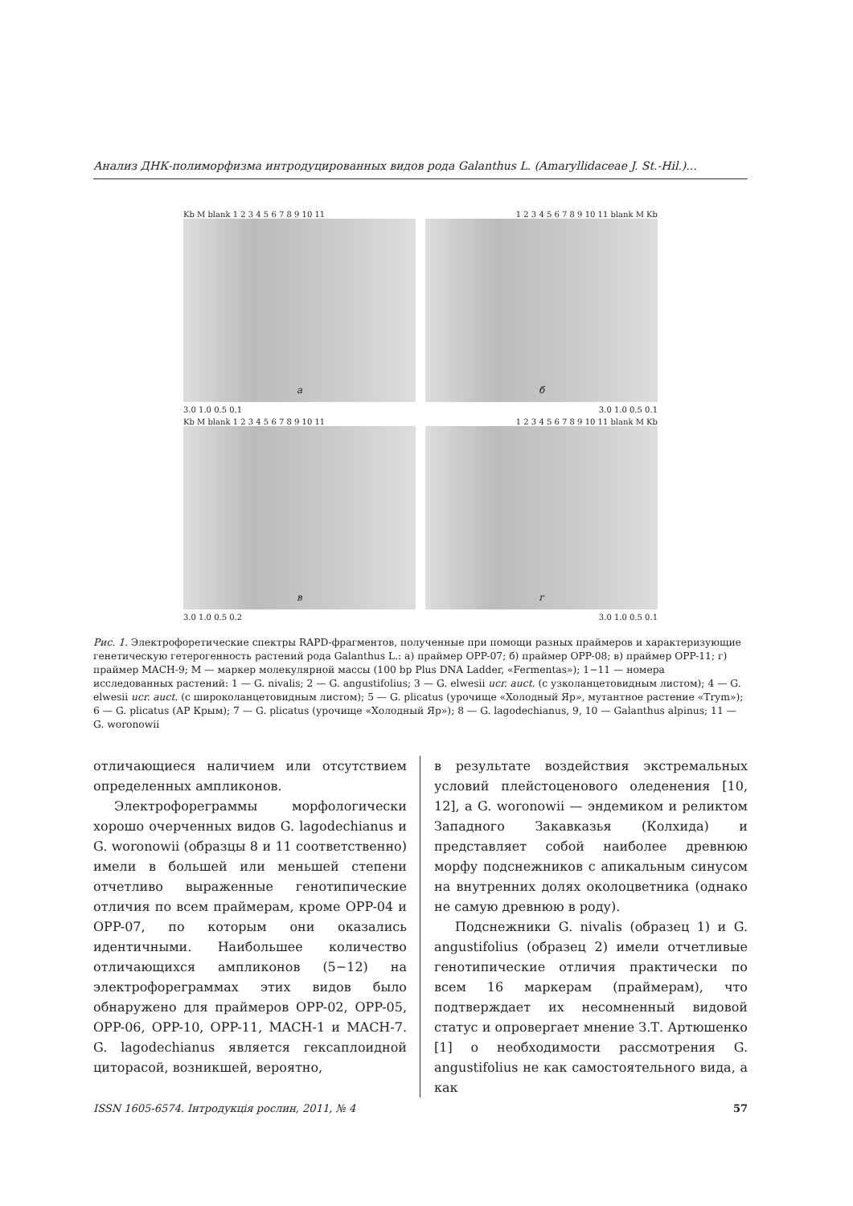Анализ ДНК-полиморфизма интродуцированных видов рода Galanthus L. (Amaryllidaceae J. St.-Hil.)...
Kb M blank 1 2 3 4 5 6 7 8 9 10 11 1 2 3 4 5 6 7 8 9 10 11 blank M Kb
а
б
3.0 1.0 0.5 0.1 3.0 1.0 0.5 0.1
Kb M blank 1 2 3 4 5 6 7 8 9 10 11 1 2 3 4 5 6 7 8 9 10 11 blank M Kb
в
г
3.0 1.0 0.5 0.2 3.0 1.0 0.5 0.1
Рис. 1. Электрофоретические спектры RAPD-фрагментов, полученные при помощи разных праймеров и характеризующие генетическую гетерогенность растений рода Galanthus L.: а) праймер OPP-07; б) праймер OPP-08; в) праймер OPP-11; г) праймер MACH-9; М — маркер молекулярной массы (100 bp Plus DNA Ladder, «Fermentas»); 1−11 — номера исследованных растений: 1 — G. nivalis; 2 — G. angustifolius; 3 — G. elwesii ucr. auct. (с узколанцетовидным листом); 4 — G. elwesii ucr. auct. (с широколанцетовидным листом); 5 — G. plicatus (урочище «Холодный Яр», мутантное растение «Trym»); 6 — G. plicatus (АР Крым); 7 — G. plicatus (урочище «Холодный Яр»); 8 — G. lagodechianus, 9, 10 — Galanthus alpinus; 11 — G. woronowii
отличающиеся наличием или отсутствием определенных ампликонов.
Электрофореграммы морфологически хорошо очерченных видов G. lagodechianus и G. woronowii (образцы 8 и 11 соответственно) имели в большей или меньшей степени отчетливо выраженные генотипические отличия по всем праймерам, кроме OPP-04 и OPP-07, по которым они оказались идентичными. Наибольшее количество отличающихся ампликонов (5−12) на электрофореграммах этих видов было обнаружено для праймеров OPP-02, OPP-05, OPP-06, OPP-10, OPP-11, MACH-1 и MACH-7. G. lagodechianus является гексаплоидной циторасой, возникшей, вероятно,
в результате воздействия экстремальных условий плейстоценового оледенения [10, 12], а G. woronowii — эндемиком и реликтом Западного Закавказья (Колхида) и представляет собой наиболее древнюю морфу подснежников с апикальным синусом на внутренних долях околоцветника (однако не самую древнюю в роду).
Подснежники G. nivalis (образец 1) и G. angustifolius (образец 2) имели отчетливые генотипические отличия практически по всем 16 маркерам (праймерам), что подтверждает их несомненный видовой статус и опровергает мнение З.Т. Артюшенко [1] о необходимости рассмотрения G. angustifolius не как самостоятельного вида, а как
ISSN 1605-6574. Інтродукція рослин, 2011, № 4 57